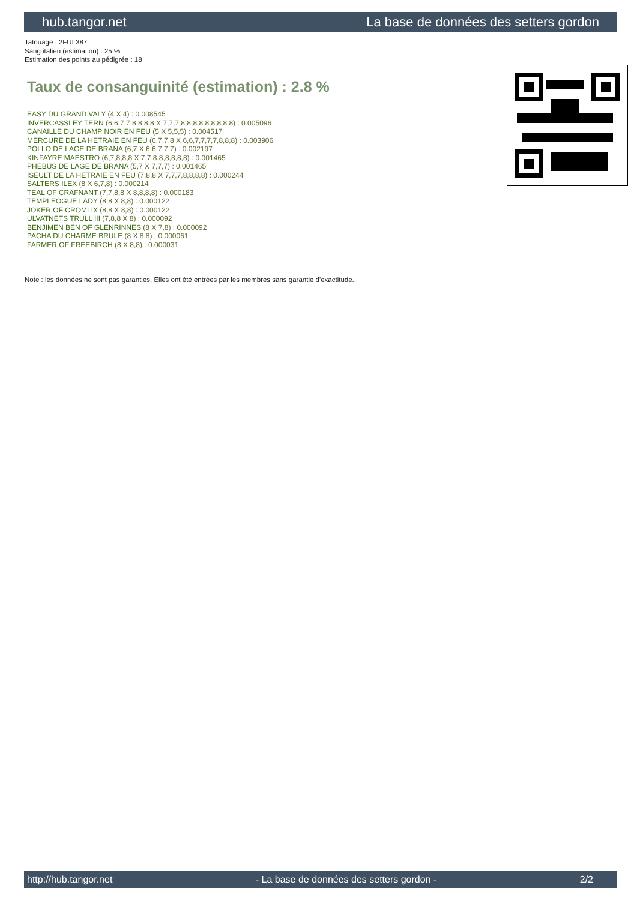hub.tangor.net La base de données des setters gordon
Tatouage : 2FUL387
Sang italien (estimation) : 25 %
Estimation des points au pédigrée : 18
Taux de consanguinité (estimation) : 2.8 %
EASY DU GRAND VALY (4 X 4) : 0.008545
INVERCASSLEY TERN (6,6,7,7,8,8,8,8 X 7,7,7,8,8,8,8,8,8,8,8,8) : 0.005096
CANAILLE DU CHAMP NOIR EN FEU (5 X 5,5,5) : 0.004517
MERCURE DE LA HETRAIE EN FEU (6,7,7,8 X 6,6,7,7,7,7,8,8,8) : 0.003906
POLLO DE LAGE DE BRANA (6,7 X 6,6,7,7,7) : 0.002197
KINFAYRE MAESTRO (6,7,8,8,8 X 7,7,8,8,8,8,8,8) : 0.001465
PHEBUS DE LAGE DE BRANA (5,7 X 7,7,7) : 0.001465
ISEULT DE LA HETRAIE EN FEU (7,8,8 X 7,7,7,8,8,8,8) : 0.000244
SALTERS ILEX (8 X 6,7,8) : 0.000214
TEAL OF CRAFNANT (7,7,8,8 X 8,8,8,8) : 0.000183
TEMPLEOGUE LADY (8,8 X 8,8) : 0.000122
JOKER OF CROMLIX (8,8 X 8,8) : 0.000122
ULVATNETS TRULL III (7,8,8 X 8) : 0.000092
BENJIMEN BEN OF GLENRINNES (8 X 7,8) : 0.000092
PACHA DU CHARME BRULE (8 X 8,8) : 0.000061
FARMER OF FREEBIRCH (8 X 8,8) : 0.000031
Note : les données ne sont pas garanties. Elles ont été entrées par les membres sans garantie d'exactitude.
http://hub.tangor.net - La base de données des setters gordon - 2/2